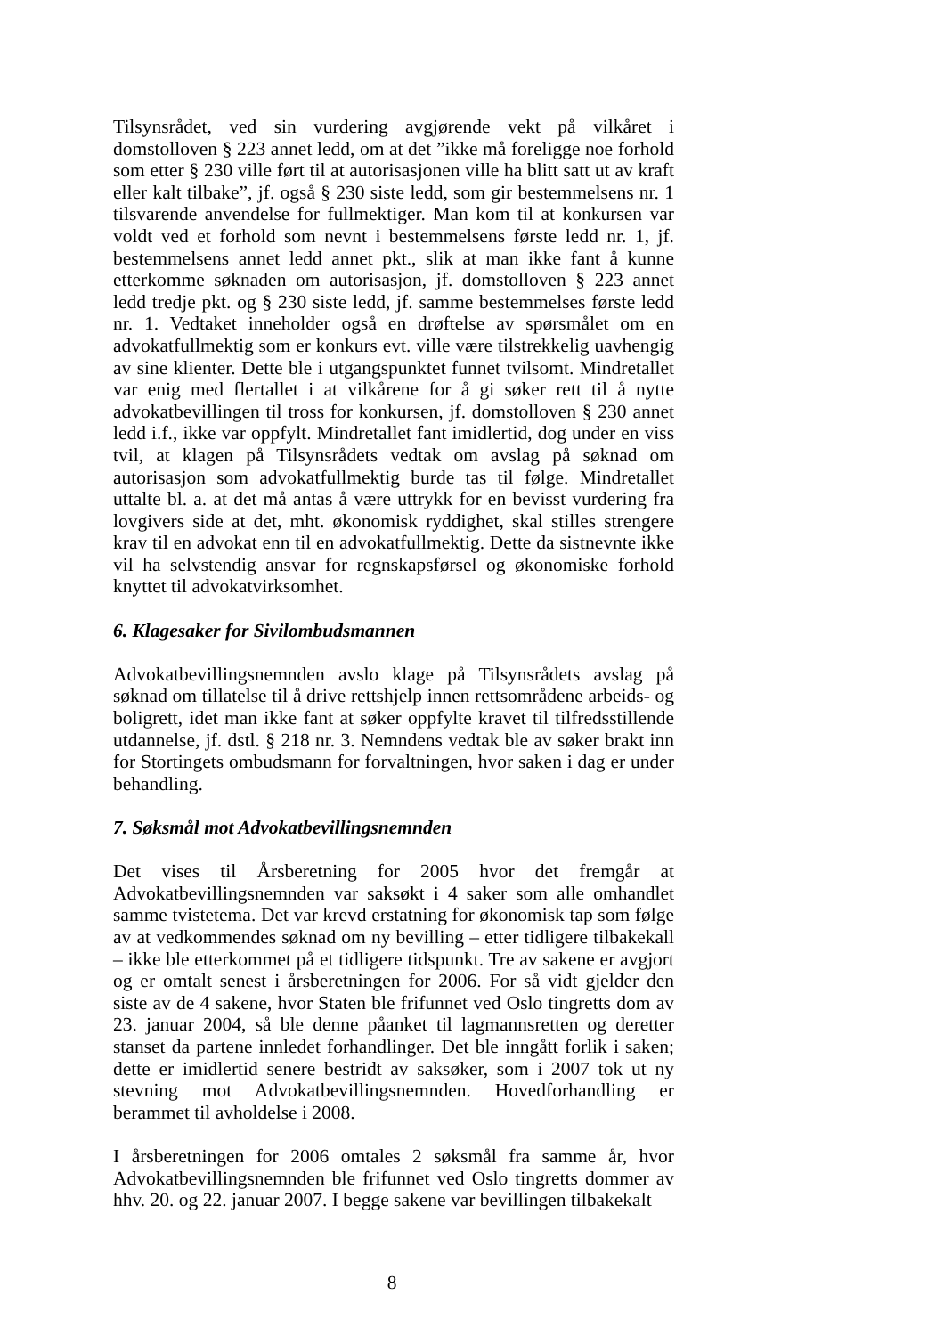Tilsynsrådet, ved sin vurdering avgjørende vekt på vilkåret i domstolloven § 223 annet ledd, om at det ”ikke må foreligge noe forhold som etter § 230 ville ført til at autorisasjonen ville ha blitt satt ut av kraft eller kalt tilbake”, jf. også § 230 siste ledd, som gir bestemmelsens nr. 1 tilsvarende anvendelse for fullmektiger. Man kom til at konkursen var voldt ved et forhold som nevnt i bestemmelsens første ledd nr. 1, jf. bestemmelsens annet ledd annet pkt., slik at man ikke fant å kunne etterkomme søknaden om autorisasjon, jf. domstolloven § 223 annet ledd tredje pkt. og § 230 siste ledd, jf. samme bestemmelses første ledd nr. 1. Vedtaket inneholder også en drøftelse av spørsmålet om en advokatfullmektig som er konkurs evt. ville være tilstrekkelig uavhengig av sine klienter. Dette ble i utgangspunktet funnet tvilsomt. Mindretallet var enig med flertallet i at vilkårene for å gi søker rett til å nytte advokatbevillingen til tross for konkursen, jf. domstolloven § 230 annet ledd i.f., ikke var oppfylt. Mindretallet fant imidlertid, dog under en viss tvil, at klagen på Tilsynsrådets vedtak om avslag på søknad om autorisasjon som advokatfullmektig burde tas til følge. Mindretallet uttalte bl. a. at det må antas å være uttrykk for en bevisst vurdering fra lovgivers side at det, mht. økonomisk ryddighet, skal stilles strengere krav til en advokat enn til en advokatfullmektig. Dette da sistnevnte ikke vil ha selvstendig ansvar for regnskapsførsel og økonomiske forhold knyttet til advokatvirksomhet.
6. Klagesaker for Sivilombudsmannen
Advokatbevillingsnemnden avslo klage på Tilsynsrådets avslag på søknad om tillatelse til å drive rettshjelp innen rettsområdene arbeids- og boligrett, idet man ikke fant at søker oppfylte kravet til tilfredsstillende utdannelse, jf. dstl. § 218 nr. 3. Nemndens vedtak ble av søker brakt inn for Stortingets ombudsmann for forvaltningen, hvor saken i dag er under behandling.
7. Søksmål mot Advokatbevillingsnemnden
Det vises til Årsberetning for 2005 hvor det fremgår at Advokatbevillingsnemnden var saksøkt i 4 saker som alle omhandlet samme tvistetema. Det var krevd erstatning for økonomisk tap som følge av at vedkommendes søknad om ny bevilling – etter tidligere tilbakekall – ikke ble etterkommet på et tidligere tidspunkt. Tre av sakene er avgjort og er omtalt senest i årsberetningen for 2006. For så vidt gjelder den siste av de 4 sakene, hvor Staten ble frifunnet ved Oslo tingretts dom av 23. januar 2004, så ble denne påanket til lagmannsretten og deretter stanset da partene innledet forhandlinger. Det ble inngått forlik i saken; dette er imidlertid senere bestridt av saksøker, som i 2007 tok ut ny stevning mot Advokatbevillingsnemnden. Hovedforhandling er berammet til avholdelse i 2008.
I årsberetningen for 2006 omtales 2 søksmål fra samme år, hvor Advokatbevillingsnemnden ble frifunnet ved Oslo tingretts dommer av hhv. 20. og 22. januar 2007. I begge sakene var bevillingen tilbakekalt
8